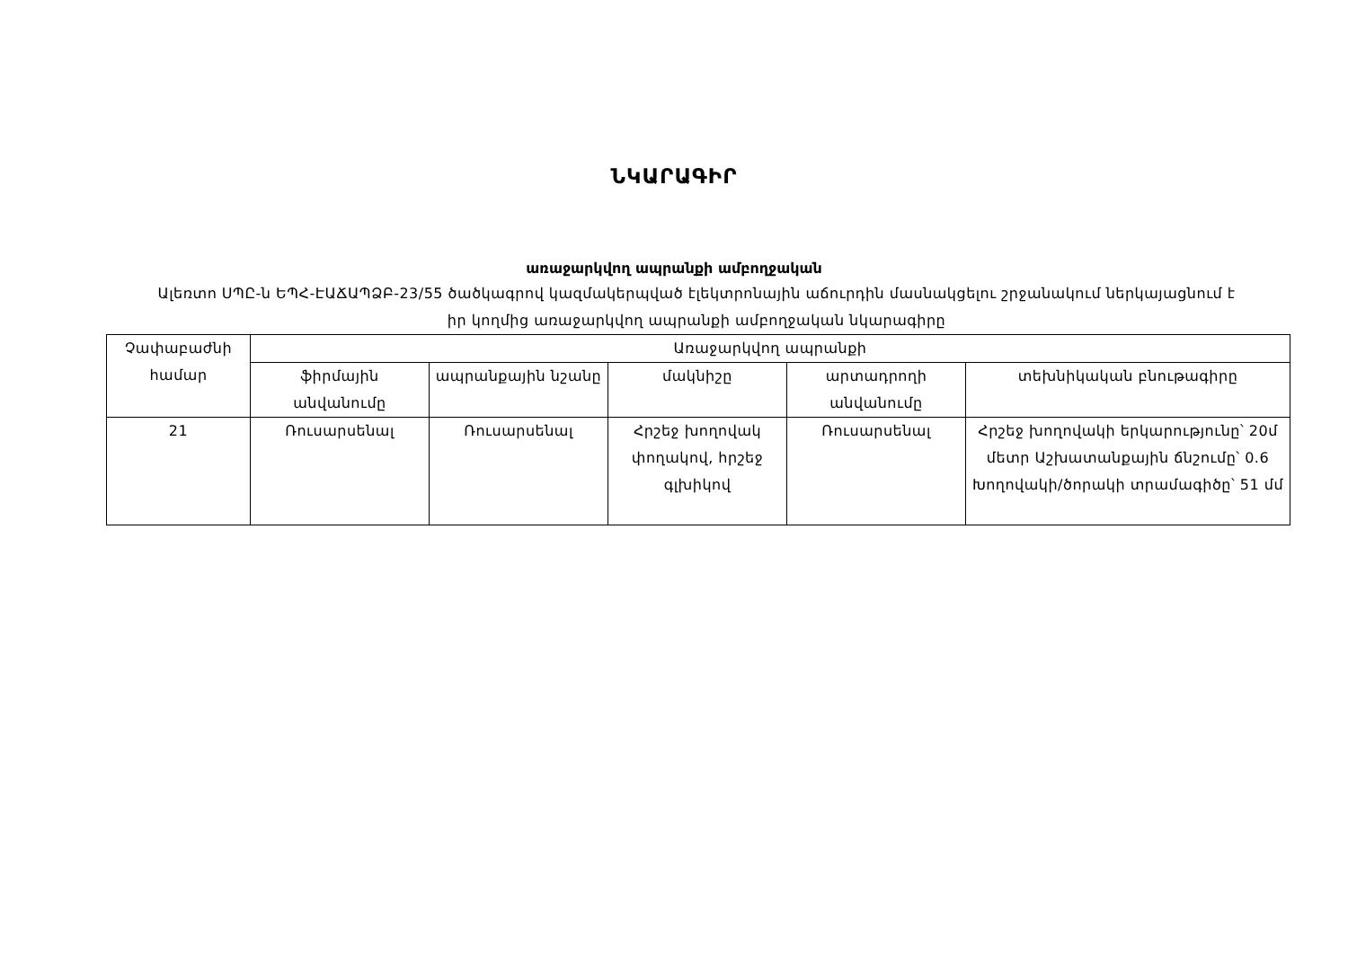ՆԿԱՐԱԳԻՐ
առաջարկվող ապրանքի ամբողջական
Ալեռտո ՍՊԸ-ն ԵՊՀ-ԷԱՃԱՊՁԲ-23/55 ծածկագրով կազմակերպված էլեկտրոնային աճուրդին մասնակցելու շրջանակում ներկայացնում է իր կողմից առաջարկվող ապրանքի ամբողջական նկարագիրը
| Չափաբաժնի համար | Առաջարկվող ապրանքի | | | | |
| --- | --- | --- | --- | --- | --- |
| | ֆիրմային անվանումը | ապրանքային նշանը | մակնիշը | արտադրողի անվանումը | տեխնիկական բնութագիրը |
| 21 | Ռուսարսենալ | Ռուսարսենալ | Հրշեջ խողովակ փողակով, հրշեջ գլխիկով | Ռուսարսենալ | Հրշեջ խողովակի երկարությունը՝ 20մ մետր Աշխատանքային ճնշումը՝ 0.6 Խողովակի/ծորակի տրամագիծը՝ 51 մմ |